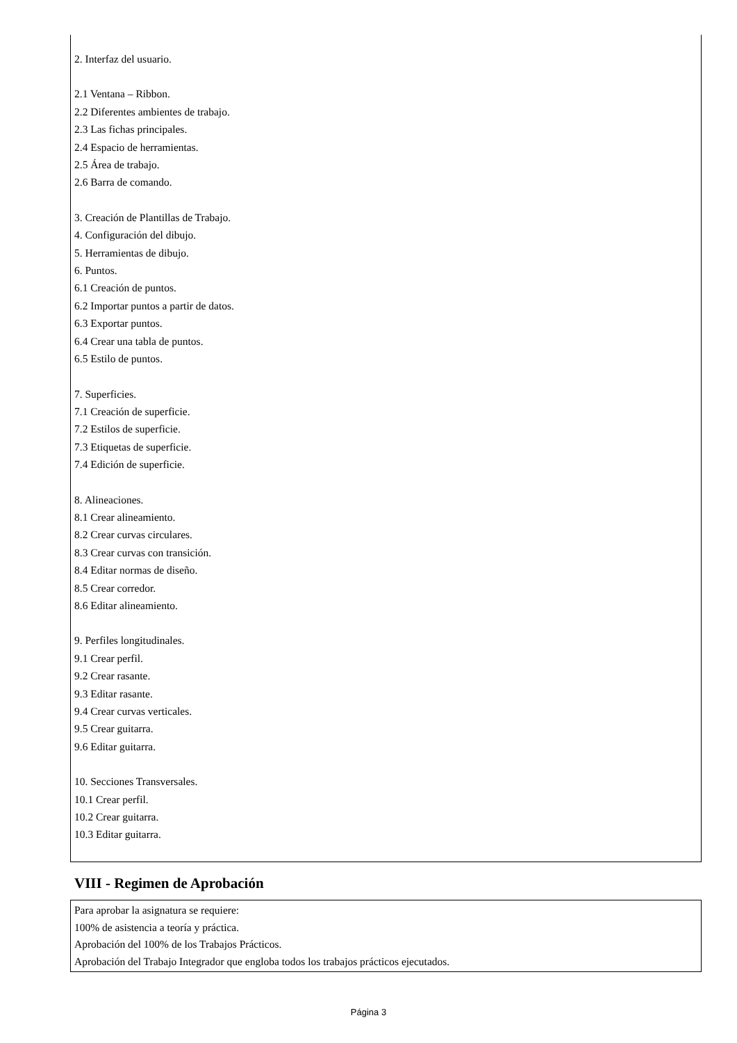2. Interfaz del usuario.
2.1 Ventana – Ribbon.
2.2 Diferentes ambientes de trabajo.
2.3 Las fichas principales.
2.4 Espacio de herramientas.
2.5 Área de trabajo.
2.6 Barra de comando.
3. Creación de Plantillas de Trabajo.
4. Configuración del dibujo.
5. Herramientas de dibujo.
6. Puntos.
6.1 Creación de puntos.
6.2 Importar puntos a partir de datos.
6.3 Exportar puntos.
6.4 Crear una tabla de puntos.
6.5 Estilo de puntos.
7. Superficies.
7.1 Creación de superficie.
7.2 Estilos de superficie.
7.3 Etiquetas de superficie.
7.4 Edición de superficie.
8. Alineaciones.
8.1 Crear alineamiento.
8.2 Crear curvas circulares.
8.3 Crear curvas con transición.
8.4 Editar normas de diseño.
8.5 Crear corredor.
8.6 Editar alineamiento.
9. Perfiles longitudinales.
9.1 Crear perfil.
9.2 Crear rasante.
9.3 Editar rasante.
9.4 Crear curvas verticales.
9.5 Crear guitarra.
9.6 Editar guitarra.
10. Secciones Transversales.
10.1 Crear perfil.
10.2 Crear guitarra.
10.3 Editar guitarra.
VIII - Regimen de Aprobación
Para aprobar la asignatura se requiere:
100% de asistencia a teoría y práctica.
Aprobación del 100% de los Trabajos Prácticos.
Aprobación del Trabajo Integrador que engloba todos los trabajos prácticos ejecutados.
Página 3